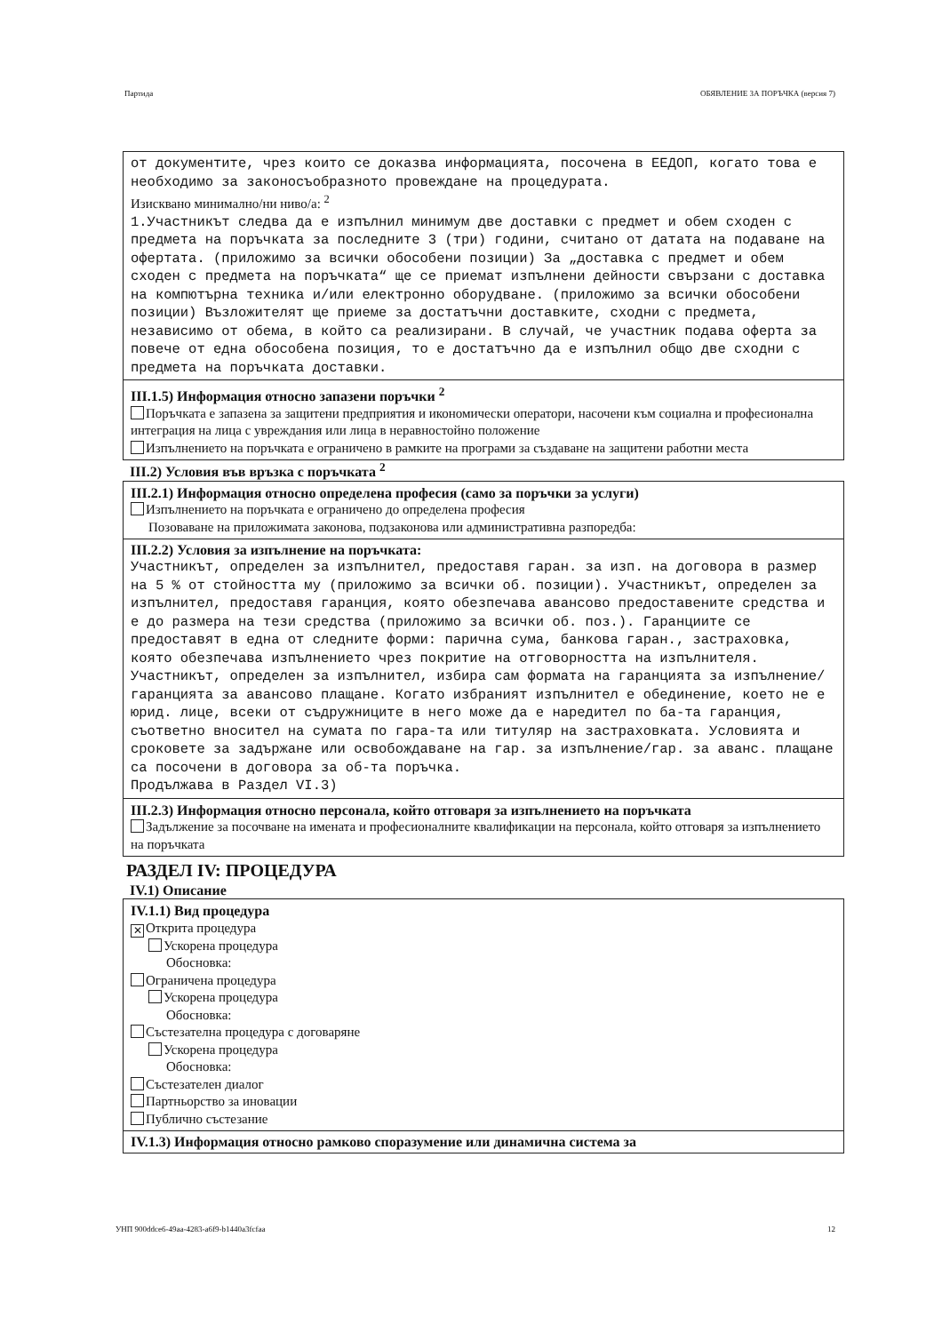Партида ОБЯВЛЕНИЕ ЗА ПОРЪЧКА (версия 7)
от документите, чрез които се доказва информацията, посочена в ЕЕДОП, когато това е необходимо за законосъобразното провеждане на процедурата.
Изисквано минимално/ни ниво/а: <sup>2</sup>
1.Участникът следва да е изпълнил минимум две доставки с предмет и обем сходен с предмета на поръчката за последните 3 (три) години, считано от датата на подаване на офертата. (приложимо за всички обособени позиции) За „доставка с предмет и обем сходен с предмета на поръчката“ ще се приемат изпълнени дейности свързани с доставка на компютърна техника и/или електронно оборудване. (приложимо за всички обособени позиции) Възложителят ще приеме за достатъчни доставките, сходни с предмета, независимо от обема, в който са реализирани. В случай, че участник подава оферта за повече от една обособена позиция, то е достатъчно да е изпълнил общо две сходни с предмета на поръчката доставки.
III.1.5) Информация относно запазени поръчки <sup>2</sup>
Поръчката е запазена за защитени предприятия и икономически оператори, насочени към социална и професионална интеграция на лица с увреждания или лица в неравностойно положение
Изпълнението на поръчката е ограничено в рамките на програми за създаване на защитени работни места
III.2) Условия във връзка с поръчката <sup>2</sup>
III.2.1) Информация относно определена професия (само за поръчки за услуги)
Изпълнението на поръчката е ограничено до определена професия
Позоваване на приложимата законова, подзаконова или административна разпоредба:
III.2.2) Условия за изпълнение на поръчката:
Участникът, определен за изпълнител, предоставя гаран. за изп. на договора в размер на 5 % от стойността му (приложимо за всички об. позиции). Участникът, определен за изпълнител, предоставя гаранция, която обезпечава авансово предоставените средства и е до размера на тези средства (приложимо за всички об. поз.). Гаранциите се предоставят в една от следните форми: парична сума, банкова гаран., застраховка, която обезпечава изпълнението чрез покритие на отговорността на изпълнителя. Участникът, определен за изпълнител, избира сам формата на гаранцията за изпълнение/гаранцията за авансово плащане. Когато избраният изпълнител е обединение, което не е юрид. лице, всеки от съдружниците в него може да е наредител по ба-та гаранция, съответно вносител на сумата по гара-та или титуляр на застраховката. Условията и сроковете за задържане или освобождаване на гар. за изпълнение/гар. за аванс. плащане са посочени в договора за об-та поръчка.
Продължава в Раздел VI.3)
III.2.3) Информация относно персонала, който отговаря за изпълнението на поръчката
Задължение за посочване на имената и професионалните квалификации на персонала, който отговаря за изпълнението на поръчката
РАЗДЕЛ IV: ПРОЦЕДУРА
IV.1) Описание
IV.1.1) Вид процедура
✕ Открита процедура
Ускорена процедура
Обосновка:
Ограничена процедура
Ускорена процедура
Обосновка:
Състезателна процедура с договаряне
Ускорена процедура
Обосновка:
Състезателен диалог
Партньорство за иновации
Публично състезание
IV.1.3) Информация относно рамково споразумение или динамична система за
УНП 900ddce6-49aa-4283-a6f9-b1440a3fcfaa 12